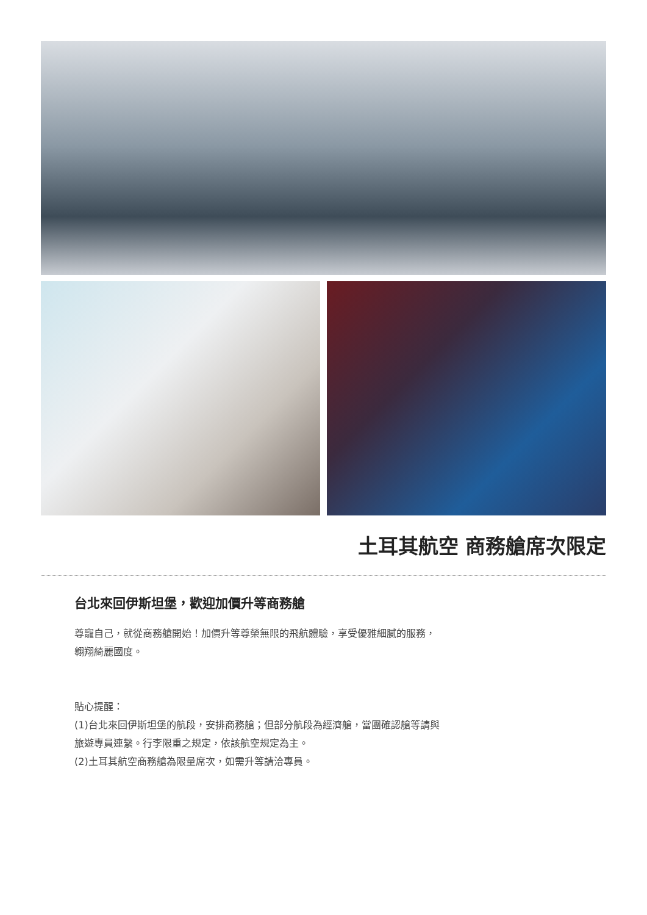土耳其航空 商務艙席次限定
台北來回伊斯坦堡，歡迎加價升等商務艙
尊寵自己，就從商務艙開始！加價升等尊榮無限的飛航體驗，享受優雅細膩的服務，翱翔綺麗國度。
貼心提醒：
(1)台北來回伊斯坦堡的航段，安排商務艙；但部分航段為經濟艙，當團確認艙等請與旅遊專員連繫。行李限重之規定，依該航空規定為主。
(2)土耳其航空商務艙為限量席次，如需升等請洽專員。